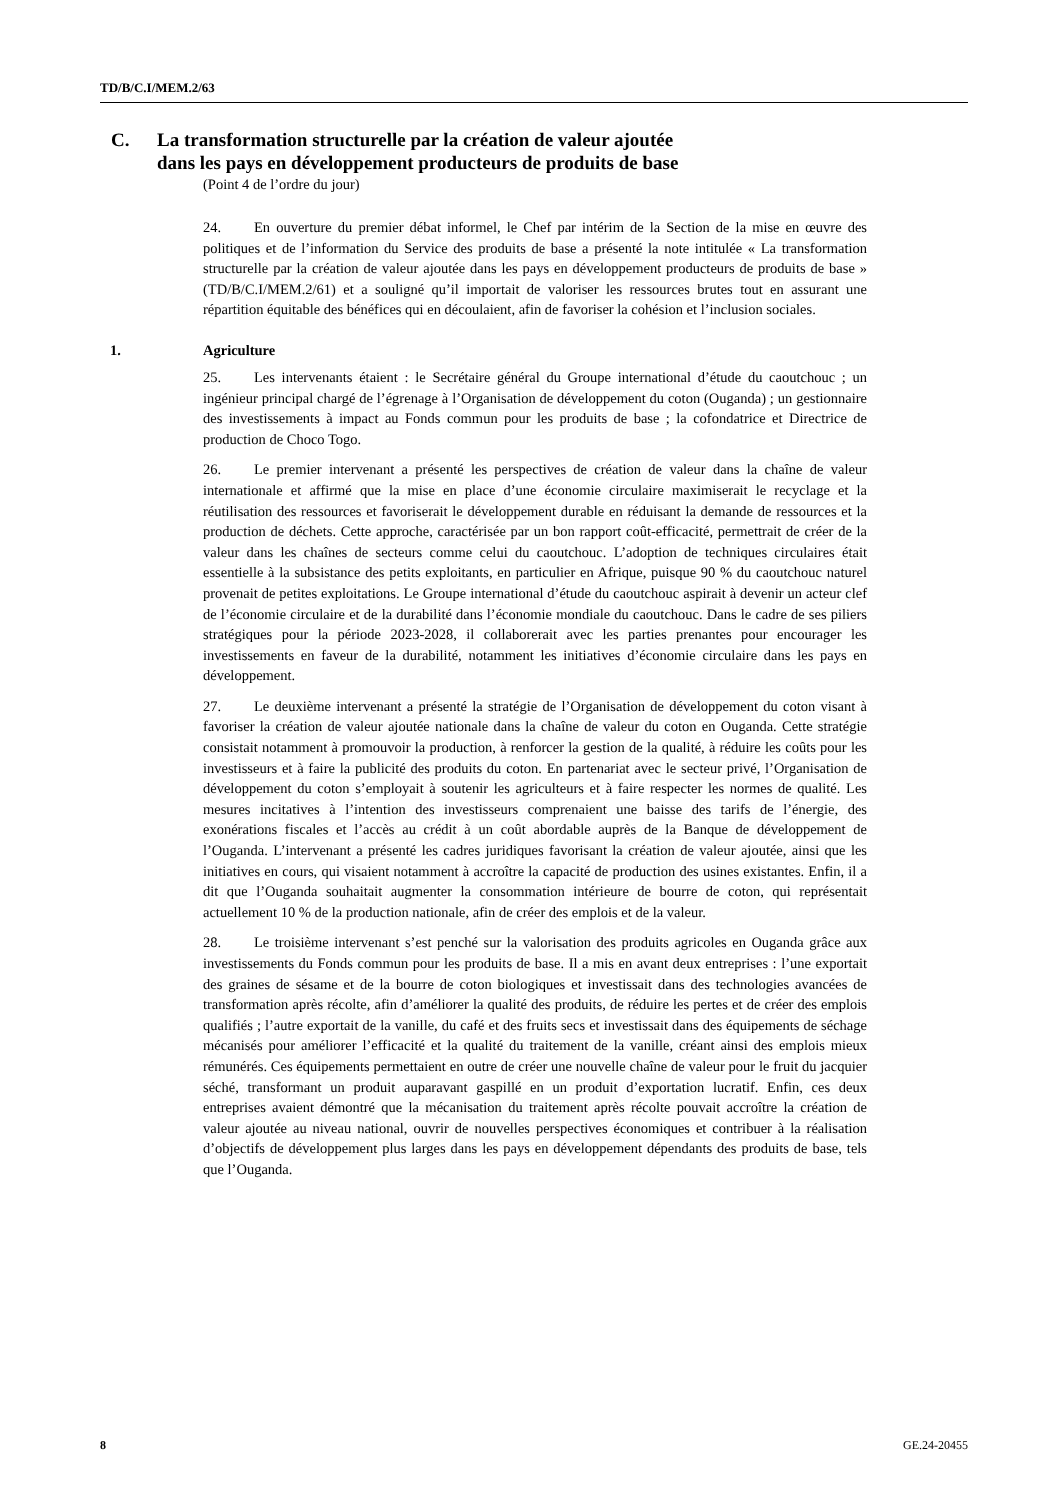TD/B/C.I/MEM.2/63
C. La transformation structurelle par la création de valeur ajoutée
dans les pays en développement producteurs de produits de base
(Point 4 de l’ordre du jour)
24. En ouverture du premier débat informel, le Chef par intérim de la Section de la mise en œuvre des politiques et de l’information du Service des produits de base a présenté la note intitulée « La transformation structurelle par la création de valeur ajoutée dans les pays en développement producteurs de produits de base » (TD/B/C.I/MEM.2/61) et a souligné qu’il importait de valoriser les ressources brutes tout en assurant une répartition équitable des bénéfices qui en découlaient, afin de favoriser la cohésion et l’inclusion sociales.
1. Agriculture
25. Les intervenants étaient : le Secrétaire général du Groupe international d’étude du caoutchouc ; un ingénieur principal chargé de l’égrenage à l’Organisation de développement du coton (Ouganda) ; un gestionnaire des investissements à impact au Fonds commun pour les produits de base ; la cofondatrice et Directrice de production de Choco Togo.
26. Le premier intervenant a présenté les perspectives de création de valeur dans la chaîne de valeur internationale et affirmé que la mise en place d’une économie circulaire maximiserait le recyclage et la réutilisation des ressources et favoriserait le développement durable en réduisant la demande de ressources et la production de déchets. Cette approche, caractérisée par un bon rapport coût-efficacité, permettrait de créer de la valeur dans les chaînes de secteurs comme celui du caoutchouc. L’adoption de techniques circulaires était essentielle à la subsistance des petits exploitants, en particulier en Afrique, puisque 90 % du caoutchouc naturel provenait de petites exploitations. Le Groupe international d’étude du caoutchouc aspirait à devenir un acteur clef de l’économie circulaire et de la durabilité dans l’économie mondiale du caoutchouc. Dans le cadre de ses piliers stratégiques pour la période 2023-2028, il collaborerait avec les parties prenantes pour encourager les investissements en faveur de la durabilité, notamment les initiatives d’économie circulaire dans les pays en développement.
27. Le deuxième intervenant a présenté la stratégie de l’Organisation de développement du coton visant à favoriser la création de valeur ajoutée nationale dans la chaîne de valeur du coton en Ouganda. Cette stratégie consistait notamment à promouvoir la production, à renforcer la gestion de la qualité, à réduire les coûts pour les investisseurs et à faire la publicité des produits du coton. En partenariat avec le secteur privé, l’Organisation de développement du coton s’employait à soutenir les agriculteurs et à faire respecter les normes de qualité. Les mesures incitatives à l’intention des investisseurs comprenaient une baisse des tarifs de l’énergie, des exonérations fiscales et l’accès au crédit à un coût abordable auprès de la Banque de développement de l’Ouganda. L’intervenant a présenté les cadres juridiques favorisant la création de valeur ajoutée, ainsi que les initiatives en cours, qui visaient notamment à accroître la capacité de production des usines existantes. Enfin, il a dit que l’Ouganda souhaitait augmenter la consommation intérieure de bourre de coton, qui représentait actuellement 10 % de la production nationale, afin de créer des emplois et de la valeur.
28. Le troisième intervenant s’est penché sur la valorisation des produits agricoles en Ouganda grâce aux investissements du Fonds commun pour les produits de base. Il a mis en avant deux entreprises : l’une exportait des graines de sésame et de la bourre de coton biologiques et investissait dans des technologies avancées de transformation après récolte, afin d’améliorer la qualité des produits, de réduire les pertes et de créer des emplois qualifiés ; l’autre exportait de la vanille, du café et des fruits secs et investissait dans des équipements de séchage mécanisés pour améliorer l’efficacité et la qualité du traitement de la vanille, créant ainsi des emplois mieux rémunérés. Ces équipements permettaient en outre de créer une nouvelle chaîne de valeur pour le fruit du jacquier séché, transformant un produit auparavant gaspillé en un produit d’exportation lucratif. Enfin, ces deux entreprises avaient démontré que la mécanisation du traitement après récolte pouvait accroître la création de valeur ajoutée au niveau national, ouvrir de nouvelles perspectives économiques et contribuer à la réalisation d’objectifs de développement plus larges dans les pays en développement dépendants des produits de base, tels que l’Ouganda.
8 GE.24-20455